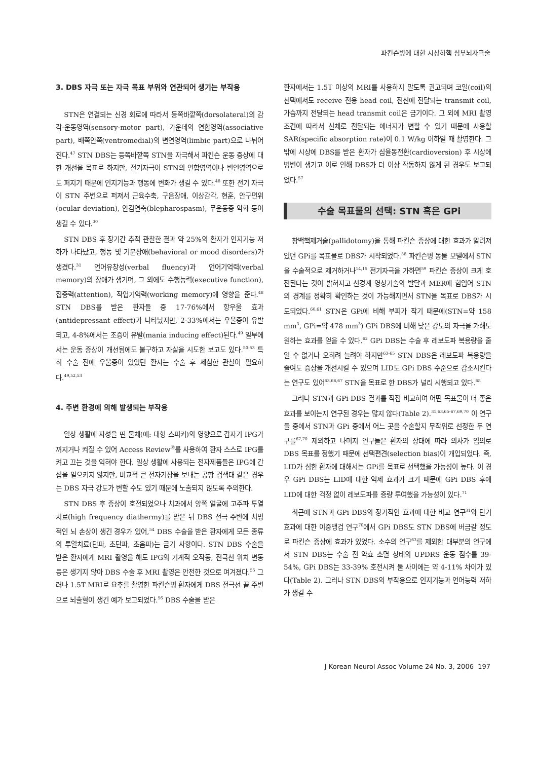파킨슨병에 대한 시상하핵 심부뇌자극술
3. DBS 자극 또는 자극 목표 부위와 연관되어 생기는 부작용
STN은 연결되는 신경 회로에 따라서 등쪽바깥쪽(dorsolateral)의 감각-운동영역(sensory-motor part), 가운데의 연합영역(associative part), 배쪽안쪽(ventromedial)의 변연영역(limbic part)으로 나뉘어진다.<sup>47</sup> STN DBS는 등쪽바깥쪽 STN을 자극해서 파킨슨 운동 증상에 대한 개선을 목표로 하지만, 전기자극이 STN의 연합영역이나 변연영역으로도 퍼지기 때문에 인지기능과 행동에 변화가 생길 수 있다.<sup>48</sup> 또한 전기 자극이 STN 주변으로 퍼져서 근육수축, 구음장애, 이상감각, 현훈, 안구편위(ocular deviation), 안검연축(blepharospasm), 무운동증 악화 등이 생길 수 있다.<sup>30</sup>
STN DBS 후 장기간 추적 관찰한 결과 약 25%의 환자가 인지기능 저하가 나타났고, 행동 및 기분장애(behavioral or mood disorders)가 생겼다.<sup>31</sup> 언어유창성(verbal fluency)과 언어기억력(verbal memory)의 장애가 생기며, 그 외에도 수행능력(executive function), 집중력(attention), 작업기억력(working memory)에 영향을 준다.<sup>48</sup> STN DBS를 받은 환자들 중 17-76%에서 항우울 효과(antidepressant effect)가 나타났지만, 2-33%에서는 우울증이 유발되고, 4-8%에서는 조증이 유발(mania inducing effect)된다.<sup>49</sup> 일부에서는 운동 증상이 개선됨에도 불구하고 자살을 시도한 보고도 있다.<sup>50-53</sup> 특히 수술 전에 우울증이 있었던 환자는 수술 후 세심한 관찰이 필요하다.<sup>49,52,53</sup>
4. 주변 환경에 의해 발생되는 부작용
일상 생활에 자성을 띤 물체(예: 대형 스피커)의 영향으로 갑자기 IPG가 꺼지거나 켜질 수 있어 Access Review<sup>Ⓡ</sup>를 사용하여 환자 스스로 IPG를 켜고 끄는 것을 익혀야 한다. 일상 생활에 사용되는 전자제품들은 IPG에 간섭을 일으키지 않지만, 비교적 큰 전자기장을 보내는 공항 검색대 같은 경우는 DBS 자극 강도가 변할 수도 있기 때문에 노출되지 않도록 주의한다.
STN DBS 후 증상이 호전되었으나 치과에서 양쪽 얼굴에 고주파 투열치료(high frequency diathermy)를 받은 뒤 DBS 전극 주변에 치명적인 뇌 손상이 생긴 경우가 있어,<sup>54</sup> DBS 수술을 받은 환자에게 모든 종류의 투열치료(단파, 초단파, 초음파)는 금기 사항이다. STN DBS 수술을 받은 환자에게 MRI 촬영을 해도 IPG의 기계적 오작동, 전극선 위치 변동 등은 생기지 않아 DBS 수술 후 MRI 촬영은 안전한 것으로 여겨졌다.<sup>55</sup> 그러나 1.5T MRI로 요추를 촬영한 파킨슨병 환자에게 DBS 전극선 끝 주변으로 뇌출혈이 생긴 예가 보고되었다.<sup>56</sup> DBS 수술을 받은
환자에서는 1.5T 이상의 MRI를 사용하지 말도록 권고되며 코일(coil)의 선택에서도 receive 전용 head coil, 전신에 전달되는 transmit coil, 가슴까지 전달되는 head transmit coil은 금기이다. 그 외에 MRI 촬영 조건에 따라서 신체로 전달되는 에너지가 변할 수 있기 때문에 사용할 SAR(specific absorption rate)이 0.1 W/kg 이하일 때 촬영한다. 그 밖에 시상에 DBS를 받은 환자가 심율동전환(cardioversion) 후 시상에 병변이 생기고 이로 인해 DBS가 더 이상 작동하지 않게 된 경우도 보고되었다.<sup>57</sup>
수술 목표물의 선택: STN 혹은 GPi
창백핵제거술(pallidotomy)을 통해 파킨슨 증상에 대한 효과가 알려져 있던 GPi를 목표물로 DBS가 시작되었다.<sup>58</sup> 파킨슨병 동물 모델에서 STN을 수술적으로 제거하거나<sup>14,15</sup> 전기자극을 가하면<sup>59</sup> 파킨슨 증상이 크게 호전된다는 것이 밝혀지고 신경계 영상기술의 발달과 MER에 힘입어 STN의 경계를 정확히 확인하는 것이 가능해지면서 STN을 목표로 DBS가 시도되었다.<sup>60,61</sup> STN은 GPi에 비해 부피가 작기 때문에(STN=약 158 mm<sup>3</sup>, GPi=약 478 mm<sup>3</sup>) GPi DBS에 비해 낮은 강도의 자극을 가해도 원하는 효과를 얻을 수 있다.<sup>62</sup> GPi DBS는 수술 후 레보도파 복용량을 줄일 수 없거나 오히려 늘려야 하지만<sup>63-65</sup> STN DBS은 레보도파 복용량을 줄여도 증상을 개선시킬 수 있으며 LID도 GPi DBS 수준으로 감소시킨다는 연구도 있어<sup>63,66,67</sup> STN을 목표로 한 DBS가 널리 시행되고 있다.<sup>68</sup>
그러나 STN과 GPi DBS 결과를 직접 비교하여 어떤 목표물이 더 좋은 효과를 보이는지 연구된 경우는 많지 않다(Table 2).<sup>31,63,65-67,69,70</sup> 이 연구들 중에서 STN과 GPi 중에서 어느 곳을 수술할지 무작위로 선정한 두 연구를<sup>67,70</sup> 제외하고 나머지 연구들은 환자의 상태에 따라 의사가 임의로 DBS 목표를 정했기 때문에 선택편견(selection bias)이 개입되었다. 즉, LID가 심한 환자에 대해서는 GPi를 목표로 선택했을 가능성이 높다. 이 경우 GPi DBS는 LID에 대한 억제 효과가 크기 때문에 GPi DBS 후에 LID에 대한 걱정 없이 레보도파를 증량 투여했을 가능성이 있다.<sup>71</sup>
최근에 STN과 GPi DBS의 장기적인 효과에 대한 비교 연구<sup>31</sup>와 단기 효과에 대한 이중맹검 연구<sup>70</sup>에서 GPi DBS도 STN DBS에 버금갈 정도로 파킨슨 증상에 효과가 있었다. 소수의 연구<sup>63</sup>를 제외한 대부분의 연구에서 STN DBS는 수술 전 약효 소멸 상태의 UPDRS 운동 점수를 39-54%, GPi DBS는 33-39% 호전시켜 둘 사이에는 약 4-11% 차이가 있다(Table 2). 그러나 STN DBS의 부작용으로 인지기능과 언어능력 저하가 생길 수
J Korean Neurol Assoc Volume 24 No. 3, 2006 197